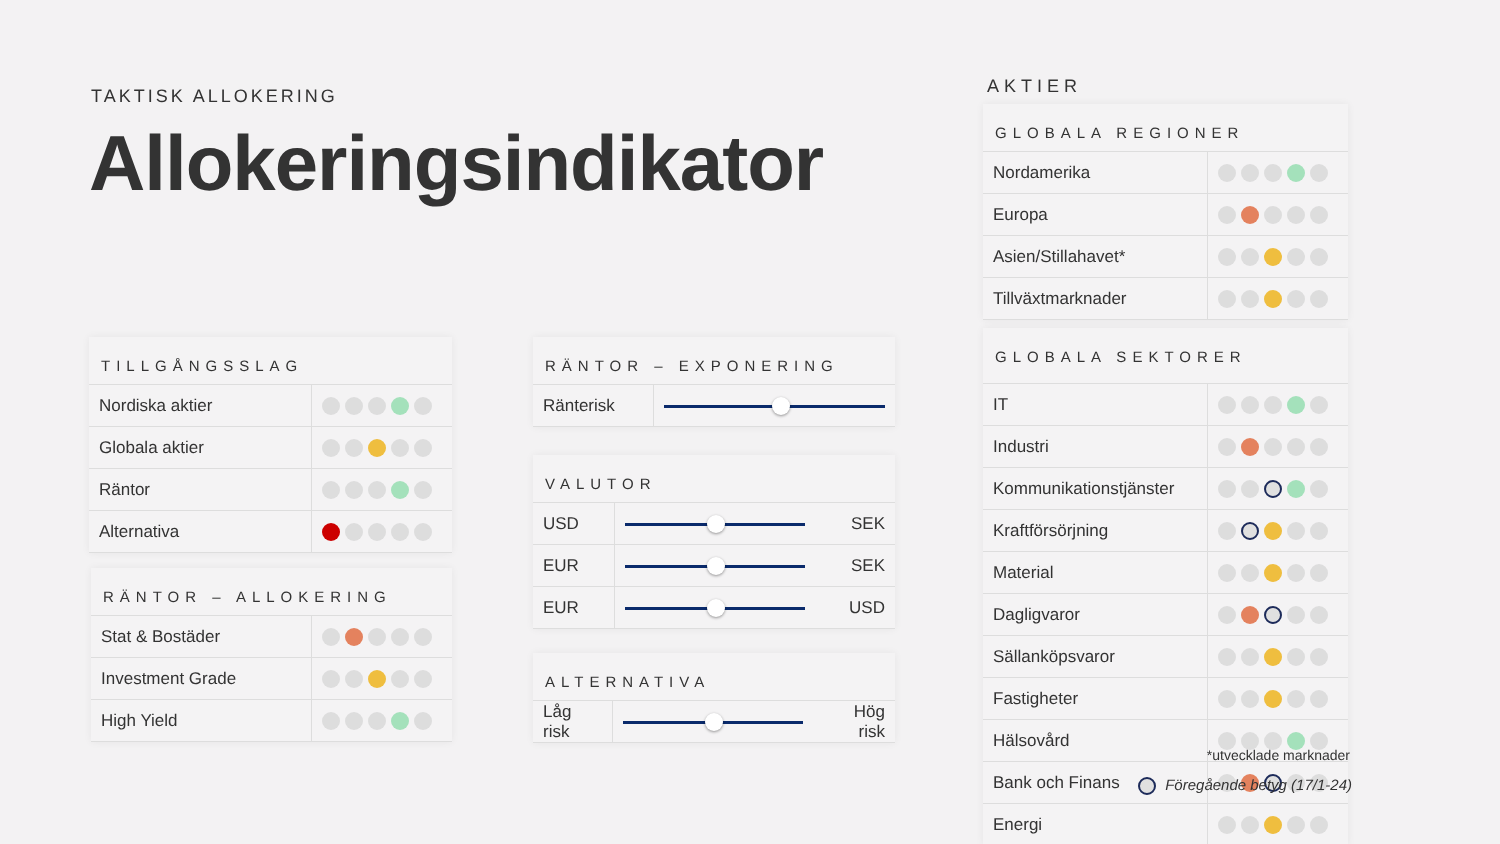TAKTISK ALLOKERING
Allokeringsindikator
TILLGÅNGSSLAG
| Nordiska aktier | |
| Globala aktier | |
| Räntor | |
| Alternativa | |
RÄNTOR – ALLOKERING
| Stat & Bostäder | |
| Investment Grade | |
| High Yield | |
RÄNTOR – EXPONERING
| Ränterisk | |
VALUTOR
| USD | | SEK |
| EUR | | SEK |
| EUR | | USD |
ALTERNATIVA
| Låg risk | | Hög risk |
AKTIER
GLOBALA REGIONER
| Nordamerika | |
| Europa | |
| Asien/Stillahavet* | |
| Tillväxtmarknader | |
GLOBALA SEKTORER
| IT | |
| Industri | |
| Kommunikationstjänster | |
| Kraftförsörjning | |
| Material | |
| Dagligvaror | |
| Sällanköpsvaror | |
| Fastigheter | |
| Hälsovård | |
| Bank och Finans | |
| Energi | |
*utvecklade marknader
Föregående betyg (17/1-24)